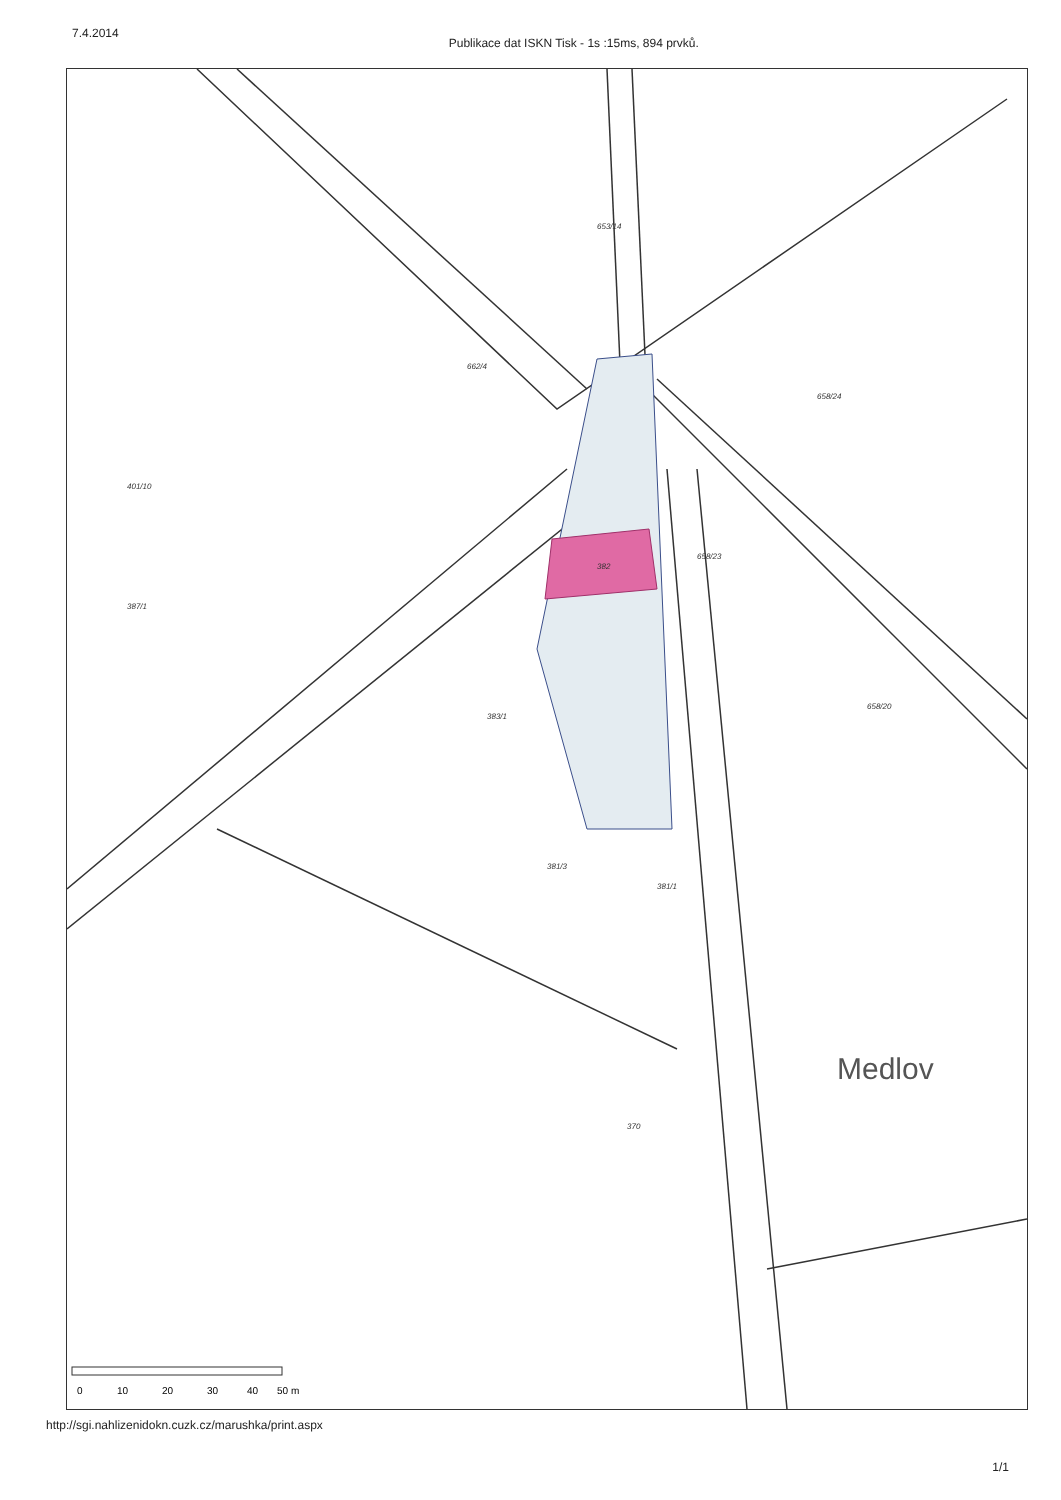7.4.2014 Publikace dat ISKN Tisk - 1s :15ms, 894 prvků.
382
383/1
662/4
653/14
658/23
658/24
370
381/1
381/3
401/10
387/1
658/20
Medlov
0
10
20
30
40
50 m
http://sgi.nahlizenidokn.cuzk.cz/marushka/print.aspx
1/1